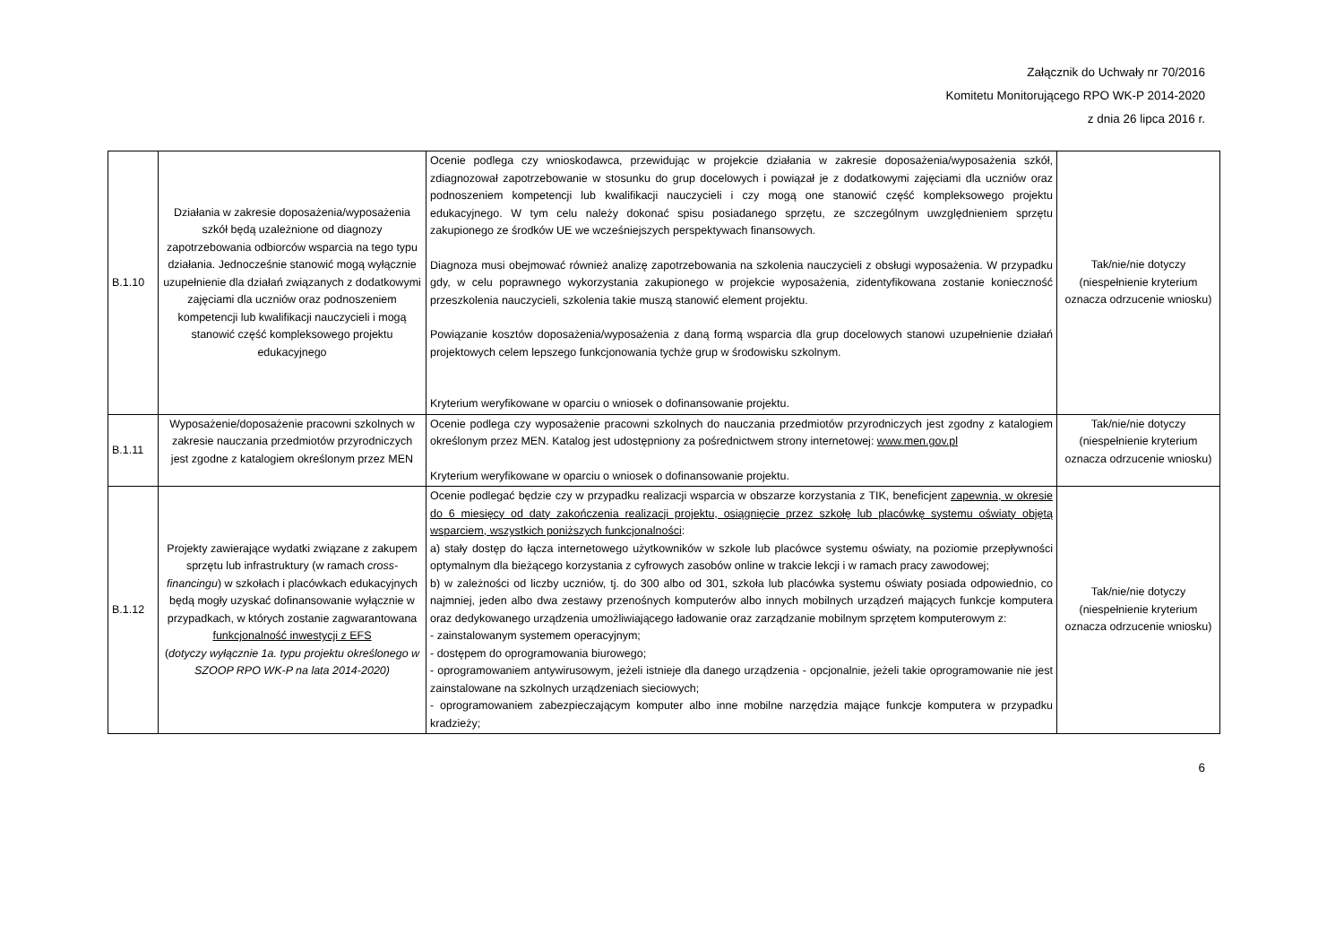Załącznik do Uchwały nr 70/2016
Komitetu Monitorującego RPO WK-P 2014-2020
z dnia 26 lipca 2016 r.
| B.1.10 | Działania w zakresie doposażenia/wyposażenia szkół będą uzależnione od diagnozy zapotrzebowania odbiorców wsparcia na tego typu działania. Jednocześnie stanowić mogą wyłącznie uzupełnienie dla działań związanych z dodatkowymi zajęciami dla uczniów oraz podnoszeniem kompetencji lub kwalifikacji nauczycieli i mogą stanowić część kompleksowego projektu edukacyjnego | Ocenie podlega czy wnioskodawca, przewidując w projekcie działania w zakresie doposażenia/wyposażenia szkół, zdiagnozował zapotrzebowanie w stosunku do grup docelowych i powiązał je z dodatkowymi zajęciami dla uczniów oraz podnoszeniem kompetencji lub kwalifikacji nauczycieli i czy mogą one stanowić część kompleksowego projektu edukacyjnego. W tym celu należy dokonać spisu posiadanego sprzętu, ze szczególnym uwzględnieniem sprzętu zakupionego ze środków UE we wcześniejszych perspektywach finansowych. Diagnoza musi obejmować również analizę zapotrzebowania na szkolenia nauczycieli z obsługi wyposażenia. W przypadku gdy, w celu poprawnego wykorzystania zakupionego w projekcie wyposażenia, zidentyfikowana zostanie konieczność przeszkolenia nauczycieli, szkolenia takie muszą stanowić element projektu. Powiązanie kosztów doposażenia/wyposażenia z daną formą wsparcia dla grup docelowych stanowi uzupełnienie działań projektowych celem lepszego funkcjonowania tychże grup w środowisku szkolnym. Kryterium weryfikowane w oparciu o wniosek o dofinansowanie projektu. | Tak/nie/nie dotyczy (niespełnienie kryterium oznacza odrzucenie wniosku) |
| B.1.11 | Wyposażenie/doposażenie pracowni szkolnych w zakresie nauczania przedmiotów przyrodniczych jest zgodne z katalogiem określonym przez MEN | Ocenie podlega czy wyposażenie pracowni szkolnych do nauczania przedmiotów przyrodniczych jest zgodny z katalogiem określonym przez MEN. Katalog jest udostępniony za pośrednictwem strony internetowej: www.men.gov.pl Kryterium weryfikowane w oparciu o wniosek o dofinansowanie projektu. | Tak/nie/nie dotyczy (niespełnienie kryterium oznacza odrzucenie wniosku) |
| B.1.12 | Projekty zawierające wydatki związane z zakupem sprzętu lub infrastruktury (w ramach cross-financingu ) w szkołach i placówkach edukacyjnych będą mogły uzyskać dofinansowanie wyłącznie w przypadkach, w których zostanie zagwarantowana funkcjonalność inwestycji z EFS ( dotyczy wyłącznie 1a. typu projektu określonego w SZOOP RPO WK-P na lata 2014-2020) | Ocenie podlegać będzie czy w przypadku realizacji wsparcia w obszarze korzystania z TIK, beneficjent zapewnia, w okresie do 6 miesięcy od daty zakończenia realizacji projektu, osiągnięcie przez szkołę lub placówkę systemu oświaty objętą wsparciem, wszystkich poniższych funkcjonalności : a) stały dostęp do łącza internetowego użytkowników w szkole lub placówce systemu oświaty, na poziomie przepływności optymalnym dla bieżącego korzystania z cyfrowych zasobów online w trakcie lekcji i w ramach pracy zawodowej; b) w zależności od liczby uczniów, tj. do 300 albo od 301, szkoła lub placówka systemu oświaty posiada odpowiednio, co najmniej, jeden albo dwa zestawy przenośnych komputerów albo innych mobilnych urządzeń mających funkcje komputera oraz dedykowanego urządzenia umożliwiającego ładowanie oraz zarządzanie mobilnym sprzętem komputerowym z: - zainstalowanym systemem operacyjnym; - dostępem do oprogramowania biurowego; - oprogramowaniem antywirusowym, jeżeli istnieje dla danego urządzenia - opcjonalnie, jeżeli takie oprogramowanie nie jest zainstalowane na szkolnych urządzeniach sieciowych; - oprogramowaniem zabezpieczającym komputer albo inne mobilne narzędzia mające funkcje komputera w przypadku kradzieży; | Tak/nie/nie dotyczy (niespełnienie kryterium oznacza odrzucenie wniosku) |
6